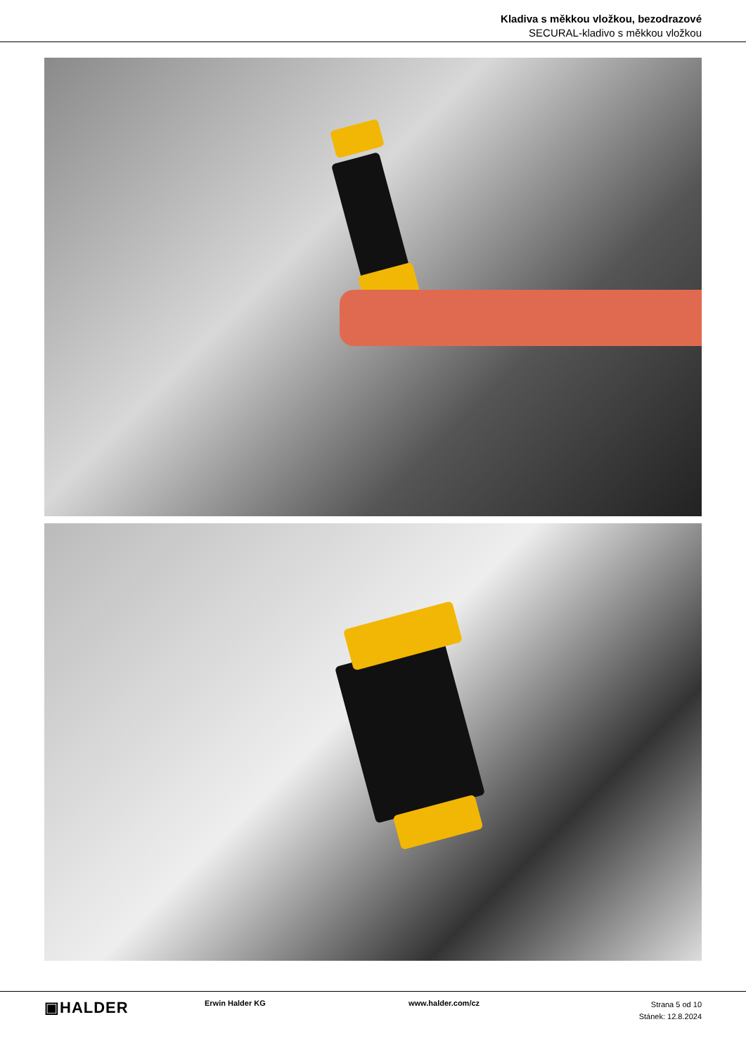Kladiva s měkkou vložkou, bezodrazové
SECURAL-kladivo s měkkou vložkou
▣HALDER
Erwin Halder KG www.halder.com/cz
Strana 5 od 10
Stánek: 12.8.2024